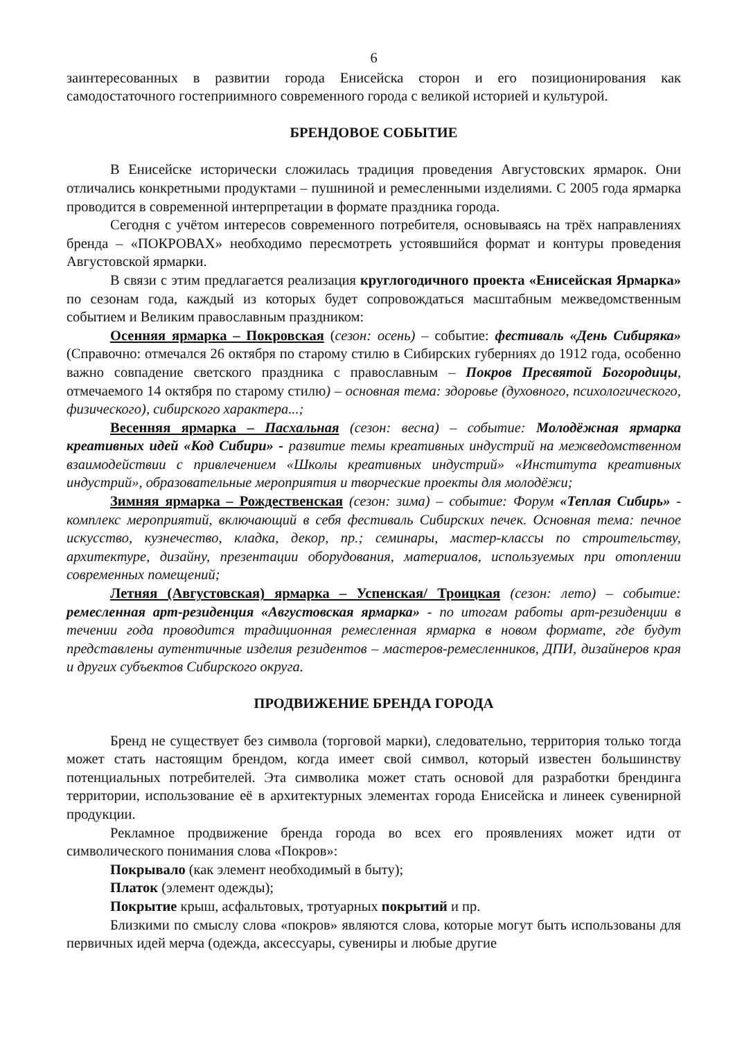6
заинтересованных в развитии города Енисейска сторон и его позиционирования как самодостаточного гостеприимного современного города с великой историей и культурой.
БРЕНДОВОЕ СОБЫТИЕ
В Енисейске исторически сложилась традиция проведения Августовских ярмарок. Они отличались конкретными продуктами – пушниной и ремесленными изделиями. С 2005 года ярмарка проводится в современной интерпретации в формате праздника города.
Сегодня с учётом интересов современного потребителя, основываясь на трёх направлениях бренда – «ПОКРОВАХ» необходимо пересмотреть устоявшийся формат и контуры проведения Августовской ярмарки.
В связи с этим предлагается реализация круглогодичного проекта «Енисейская Ярмарка» по сезонам года, каждый из которых будет сопровождаться масштабным межведомственным событием и Великим православным праздником:
Осенняя ярмарка – Покровская (сезон: осень) – событие: фестиваль «День Сибиряка» (Справочно: отмечался 26 октября по старому стилю в Сибирских губерниях до 1912 года, особенно важно совпадение светского праздника с православным – Покров Пресвятой Богородицы, отмечаемого 14 октября по старому стилю) – основная тема: здоровье (духовного, психологического, физического), сибирского характера...;
Весенняя ярмарка – Пасхальная (сезон: весна) – событие: Молодёжная ярмарка креативных идей «Код Сибири» - развитие темы креативных индустрий на межведомственном взаимодействии с привлечением «Школы креативных индустрий» «Института креативных индустрий», образовательные мероприятия и творческие проекты для молодёжи;
Зимняя ярмарка – Рождественская (сезон: зима) – событие: Форум «Теплая Сибирь» - комплекс мероприятий, включающий в себя фестиваль Сибирских печек. Основная тема: печное искусство, кузнечество, кладка, декор, пр.; семинары, мастер-классы по строительству, архитектуре, дизайну, презентации оборудования, материалов, используемых при отоплении современных помещений;
Летняя (Августовская) ярмарка – Успенская/ Троицкая (сезон: лето) – событие: ремесленная арт-резиденция «Августовская ярмарка» - по итогам работы арт-резиденции в течении года проводится традиционная ремесленная ярмарка в новом формате, где будут представлены аутентичные изделия резидентов – мастеров-ремесленников, ДПИ, дизайнеров края и других субъектов Сибирского округа.
ПРОДВИЖЕНИЕ БРЕНДА ГОРОДА
Бренд не существует без символа (торговой марки), следовательно, территория только тогда может стать настоящим брендом, когда имеет свой символ, который известен большинству потенциальных потребителей. Эта символика может стать основой для разработки брендинга территории, использование её в архитектурных элементах города Енисейска и линеек сувенирной продукции.
Рекламное продвижение бренда города во всех его проявлениях может идти от символического понимания слова «Покров»:
Покрывало (как элемент необходимый в быту);
Платок (элемент одежды);
Покрытие крыш, асфальтовых, тротуарных покрытий и пр.
Близкими по смыслу слова «покров» являются слова, которые могут быть использованы для первичных идей мерча (одежда, аксессуары, сувениры и любые другие